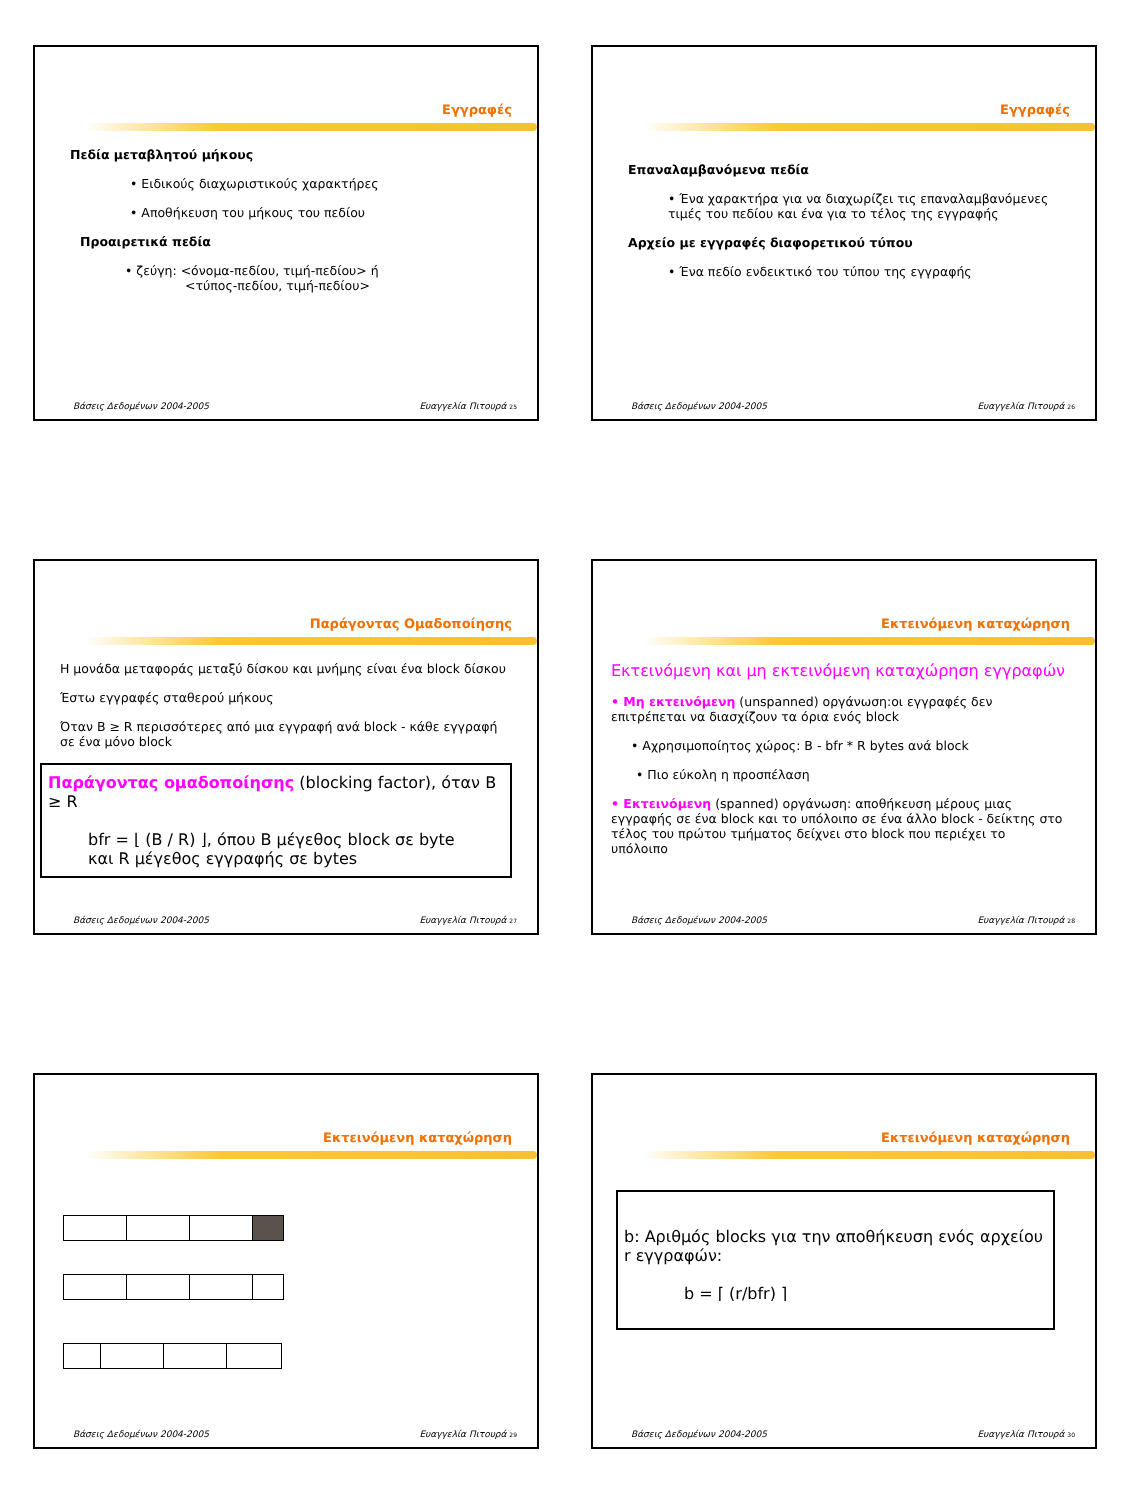Εγγραφές
Πεδία μεταβλητού μήκους
• Ειδικούς διαχωριστικούς χαρακτήρες
• Αποθήκευση του μήκους του πεδίου
Προαιρετικά πεδία
• ζεύγη: <όνομα-πεδίου, τιμή-πεδίου> ή
<τύπος-πεδίου, τιμή-πεδίου>
Βάσεις Δεδομένων 2004-2005 Ευαγγελία Πιτουρά 25
Εγγραφές
Επαναλαμβανόμενα πεδία
• Ένα χαρακτήρα για να διαχωρίζει τις επαναλαμβανόμενες τιμές του πεδίου και ένα για το τέλος της εγγραφής
Αρχείο με εγγραφές διαφορετικού τύπου
• Ένα πεδίο ενδεικτικό του τύπου της εγγραφής
Βάσεις Δεδομένων 2004-2005 Ευαγγελία Πιτουρά 26
Παράγοντας Ομαδοποίησης
Η μονάδα μεταφοράς μεταξύ δίσκου και μνήμης είναι ένα block δίσκου
Έστω εγγραφές σταθερού μήκους
Όταν B ≥ R περισσότερες από μια εγγραφή ανά block - κάθε εγγραφή σε ένα μόνο block
Παράγοντας ομαδοποίησης (blocking factor), όταν B ≥ R
bfr = ⌊ (B / R) ⌋, όπου B μέγεθος block σε byte
και R μέγεθος εγγραφής σε bytes
Βάσεις Δεδομένων 2004-2005 Ευαγγελία Πιτουρά 27
Εκτεινόμενη καταχώρηση
Εκτεινόμενη και μη εκτεινόμενη καταχώρηση εγγραφών
• Μη εκτεινόμενη (unspanned) οργάνωση:οι εγγραφές δεν επιτρέπεται να διασχίζουν τα όρια ενός block
• Αχρησιμοποίητος χώρος: B - bfr * R bytes ανά block
• Πιο εύκολη η προσπέλαση
• Εκτεινόμενη (spanned) οργάνωση: αποθήκευση μέρους μιας εγγραφής σε ένα block και το υπόλοιπο σε ένα άλλο block - δείκτης στο τέλος του πρώτου τμήματος δείχνει στο block που περιέχει το υπόλοιπο
Βάσεις Δεδομένων 2004-2005 Ευαγγελία Πιτουρά 28
Εκτεινόμενη καταχώρηση
Βάσεις Δεδομένων 2004-2005 Ευαγγελία Πιτουρά 29
Εκτεινόμενη καταχώρηση
b: Αριθμός blocks για την αποθήκευση ενός αρχείου r εγγραφών:
b = ⌈ (r/bfr) ⌉
Βάσεις Δεδομένων 2004-2005 Ευαγγελία Πιτουρά 30